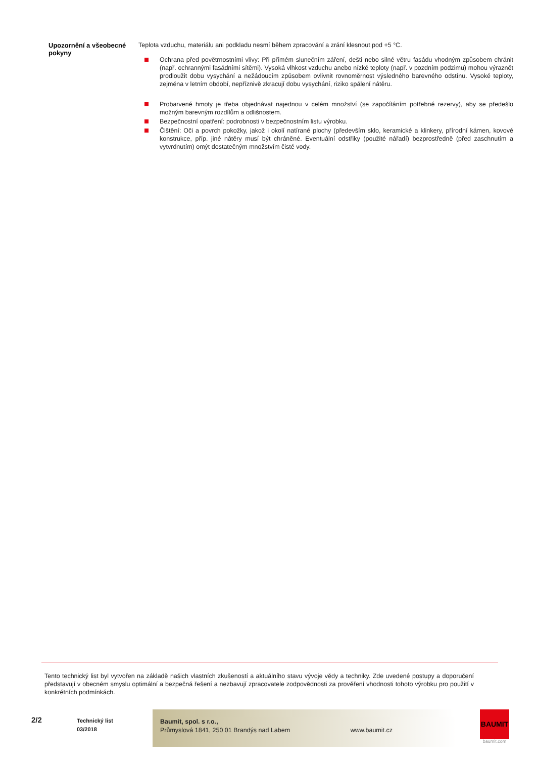Upozornění a všeobecné pokyny
Teplota vzduchu, materiálu ani podkladu nesmí během zpracování a zrání klesnout pod +5 °C.
Ochrana před povětrnostními vlivy: Při přímém slunečním záření, dešti nebo silné větru fasádu vhodným způsobem chránit (např. ochrannými fasádními sítěmi). Vysoká vlhkost vzduchu anebo nízké teploty (např. v pozdním podzimu) mohou výraznět prodloužit dobu vysychání a nežádoucím způsobem ovlivnit rovnoměrnost výsledného barevného odstínu. Vysoké teploty, zejména v letním období, nepříznivě zkracují dobu vysychání, riziko spálení nátěru.
Probarvené hmoty je třeba objednávat najednou v celém množství (se započítáním potřebné rezervy), aby se předešlo možným barevným rozdílům a odlišnostem.
Bezpečnostní opatření: podrobnosti v bezpečnostním listu výrobku.
Čištění: Oči a povrch pokožky, jakož i okolí natírané plochy (především sklo, keramické a klinkery, přírodní kámen, kovové konstrukce, příp. jiné nátěry musí být chráněné. Eventuální odstřiky (použité nářadí) bezprostředně (před zaschnutím a vytvrdnutím) omýt dostatečným množstvím čisté vody.
Tento technický list byl vytvořen na základě našich vlastních zkušeností a aktuálního stavu vývoje vědy a techniky. Zde uvedené postupy a doporučení představují v obecném smyslu optimální a bezpečná řešení a nezbavují zpracovatele zodpovědnosti za prověření vhodnosti tohoto výrobku pro použití v konkrétních podmínkách.
2/2
Technický list
03/2018
Baumit, spol. s r.o.,
Průmyslová 1841, 250 01 Brandýs nad Labem
www.baumit.cz
BAUMIT
baumit.com